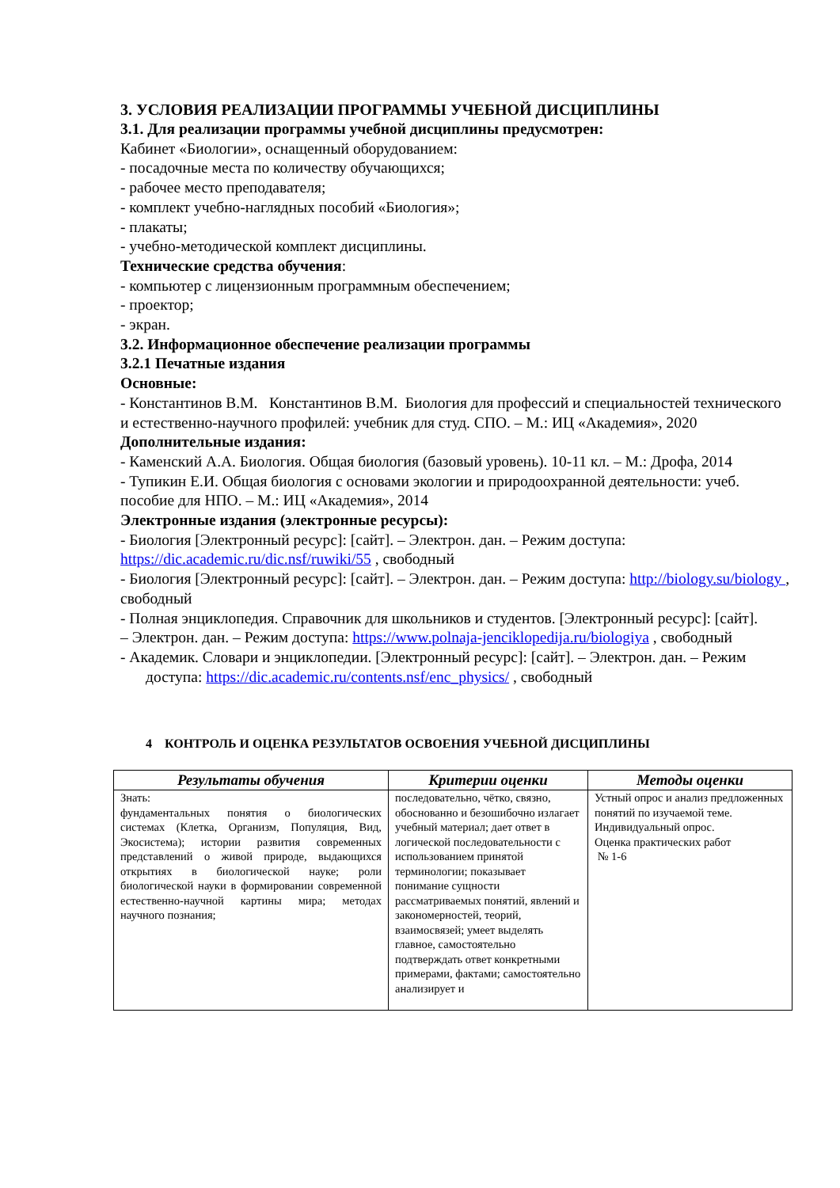3. УСЛОВИЯ РЕАЛИЗАЦИИ ПРОГРАММЫ УЧЕБНОЙ ДИСЦИПЛИНЫ
3.1. Для реализации программы учебной дисциплины предусмотрен:
Кабинет «Биологии», оснащенный оборудованием:
- посадочные места по количеству обучающихся;
- рабочее место преподавателя;
- комплект учебно-наглядных пособий «Биология»;
- плакаты;
- учебно-методической комплект дисциплины.
Технические средства обучения:
- компьютер с лицензионным программным обеспечением;
- проектор;
- экран.
3.2. Информационное обеспечение реализации программы
3.2.1 Печатные издания
Основные:
- Константинов В.М. Константинов В.М. Биология для профессий и специальностей технического и естественно-научного профилей: учебник для студ. СПО. – М.: ИЦ «Академия», 2020
Дополнительные издания:
- Каменский А.А. Биология. Общая биология (базовый уровень). 10-11 кл. – М.: Дрофа, 2014
- Тупикин Е.И. Общая биология с основами экологии и природоохранной деятельности: учеб. пособие для НПО. – М.: ИЦ «Академия», 2014
Электронные издания (электронные ресурсы):
- Биология [Электронный ресурс]: [сайт]. – Электрон. дан. – Режим доступа: https://dic.academic.ru/dic.nsf/ruwiki/55 , свободный
- Биология [Электронный ресурс]: [сайт]. – Электрон. дан. – Режим доступа: http://biology.su/biology , свободный
- Полная энциклопедия. Справочник для школьников и студентов. [Электронный ресурс]: [сайт].
– Электрон. дан. – Режим доступа: https://www.polnaja-jenciklopedija.ru/biologiya , свободный
- Академик. Словари и энциклопедии. [Электронный ресурс]: [сайт]. – Электрон. дан. – Режим
доступа: https://dic.academic.ru/contents.nsf/enc_physics/ , свободный
4 КОНТРОЛЬ И ОЦЕНКА РЕЗУЛЬТАТОВ ОСВОЕНИЯ УЧЕБНОЙ ДИСЦИПЛИНЫ
| Результаты обучения | Критерии оценки | Методы оценки |
| --- | --- | --- |
| Знать: фундаментальных понятия о биологических системах (Клетка, Организм, Популяция, Вид, Экосистема); истории развития современных представлений о живой природе, выдающихся открытиях в биологической науке; роли биологической науки в формировании современной естественно-научной картины мира; методах научного познания; | последовательно, чётко, связно, обоснованно и безошибочно излагает учебный материал; дает ответ в логической последовательности с использованием принятой терминологии; показывает понимание сущности рассматриваемых понятий, явлений и закономерностей, теорий, взаимосвязей; умеет выделять главное, самостоятельно подтверждать ответ конкретными примерами, фактами; самостоятельно анализирует и | Устный опрос и анализ предложенных понятий по изучаемой теме. Индивидуальный опрос. Оценка практических работ № 1-6 |